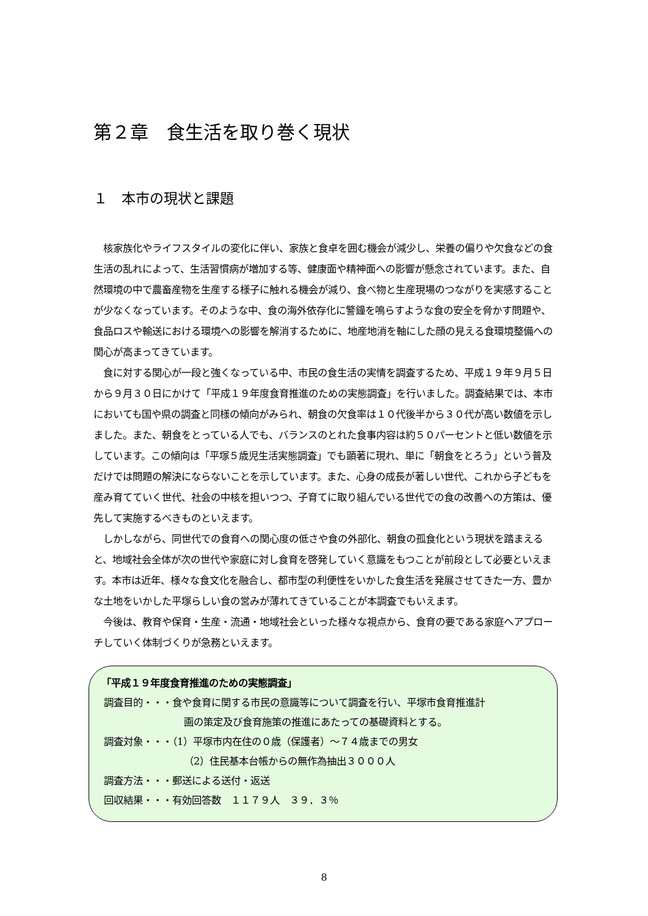第２章　食生活を取り巻く現状
１　本市の現状と課題
核家族化やライフスタイルの変化に伴い、家族と食卓を囲む機会が減少し、栄養の偏りや欠食などの食生活の乱れによって、生活習慣病が増加する等、健康面や精神面への影響が懸念されています。また、自然環境の中で農畜産物を生産する様子に触れる機会が減り、食べ物と生産現場のつながりを実感することが少なくなっています。そのような中、食の海外依存化に警鐘を鳴らすような食の安全を脅かす問題や、食品ロスや輸送における環境への影響を解消するために、地産地消を軸にした顔の見える食環境整備への関心が高まってきています。
食に対する関心が一段と強くなっている中、市民の食生活の実情を調査するため、平成１９年９月５日から９月３０日にかけて「平成１９年度食育推進のための実態調査」を行いました。調査結果では、本市においても国や県の調査と同様の傾向がみられ、朝食の欠食率は１０代後半から３０代が高い数値を示しました。また、朝食をとっている人でも、バランスのとれた食事内容は約５０パーセントと低い数値を示しています。この傾向は「平塚５歳児生活実態調査」でも顕著に現れ、単に「朝食をとろう」という普及だけでは問題の解決にならないことを示しています。また、心身の成長が著しい世代、これから子どもを産み育てていく世代、社会の中核を担いつつ、子育てに取り組んでいる世代での食の改善への方策は、優先して実施するべきものといえます。
しかしながら、同世代での食育への関心度の低さや食の外部化、朝食の孤食化という現状を踏まえると、地域社会全体が次の世代や家庭に対し食育を啓発していく意識をもつことが前段として必要といえます。本市は近年、様々な食文化を融合し、都市型の利便性をいかした食生活を発展させてきた一方、豊かな土地をいかした平塚らしい食の営みが薄れてきていることが本調査でもいえます。
今後は、教育や保育・生産・流通・地域社会といった様々な視点から、食育の要である家庭へアプローチしていく体制づくりが急務といえます。
「平成１９年度食育推進のための実態調査」
調査目的・・・食や食育に関する市民の意識等について調査を行い、平塚市食育推進計
画の策定及び食育施策の推進にあたっての基礎資料とする。
調査対象・・・（1）平塚市内在住の０歳（保護者）～７４歳までの男女
（2）住民基本台帳からの無作為抽出３０００人
調査方法・・・郵送による送付・返送
回収結果・・・有効回答数　１１７９人　３９．３％
8